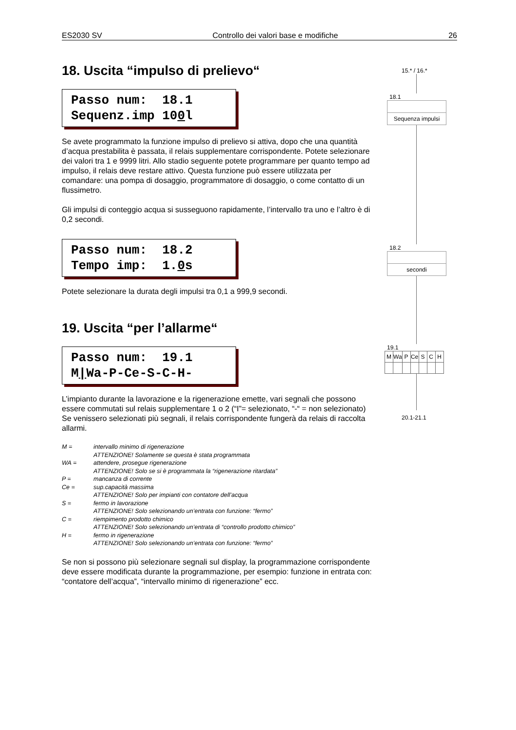ES2030 SV Controllo dei valori base e modifiche 26
18. Uscita “impulso di prelievo“
Passo num: 18.1
Sequenz.imp 100l
Se avete programmato la funzione impulso di prelievo si attiva, dopo che una quantità d’acqua prestabilita è passata, il relais supplementare corrispondente. Potete selezionare dei valori tra 1 e 9999 litri. Allo stadio seguente potete programmare per quanto tempo ad impulso, il relais deve restare attivo. Questa funzione può essere utilizzata per comandare: una pompa di dosaggio, programmatore di dosaggio, o come contatto di un flussimetro.
Gli impulsi di conteggio acqua si susseguono rapidamente, l’intervallo tra uno e l’altro è di 0,2 secondi.
Passo num: 18.2
Tempo imp: 1.0s
Potete selezionare la durata degli impulsi tra 0,1 a 999,9 secondi.
19. Uscita “per l’allarme“
Passo num: 19.1
M|Wa-P-Ce-S-C-H-
L’impianto durante la lavorazione e la rigenerazione emette, vari segnali che possono essere commutati sul relais supplementare 1 o 2 (“I”= selezionato, “-“ = non selezionato)
Se venissero selezionati più segnali, il relais corrispondente fungerà da relais di raccolta allarmi.
M = intervallo minimo di rigenerazione
ATTENZIONE! Solamente se questa è stata programmata
WA = attendere, prosegue rigenerazione
ATTENZIONE! Solo se si è programmata la “rigenerazione ritardata”
P = mancanza di corrente
Ce = sup.capacità massima
ATTENZIONE! Solo per impianti con contatore dell’acqua
S = fermo in lavorazione
ATTENZIONE! Solo selezionando un’entrata con funzione: “fermo”
C = riempimento prodotto chimico
ATTENZIONE! Solo selezionando un’entrata di “controllo prodotto chimico”
H = fermo in rigenerazione
ATTENZIONE! Solo selezionando un’entrata con funzione: “fermo”
Se non si possono più selezionare segnali sul display, la programmazione corrispondente deve essere modificata durante la programmazione, per esempio: funzione in entrata con: “contatore dell’acqua”, “intervallo minimo di rigenerazione” ecc.
15.* / 16.*
18.1
Sequenza impulsi
18.2
secondi
19.1
| M | Wa | P | Ce | S | C | H |
20.1-21.1